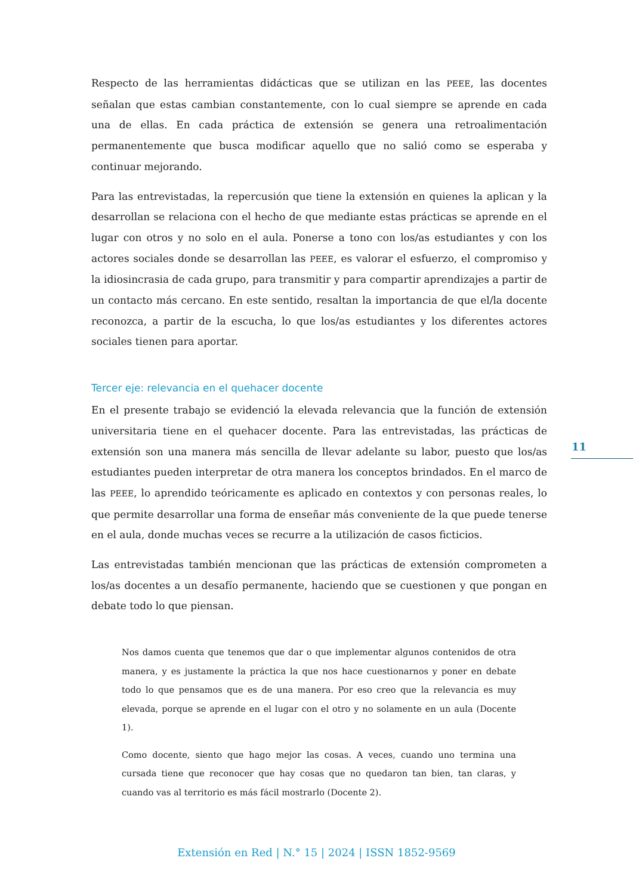Respecto de las herramientas didácticas que se utilizan en las PEEE, las docentes señalan que estas cambian constantemente, con lo cual siempre se aprende en cada una de ellas. En cada práctica de extensión se genera una retroalimentación permanentemente que busca modificar aquello que no salió como se esperaba y continuar mejorando.
Para las entrevistadas, la repercusión que tiene la extensión en quienes la aplican y la desarrollan se relaciona con el hecho de que mediante estas prácticas se aprende en el lugar con otros y no solo en el aula. Ponerse a tono con los/as estudiantes y con los actores sociales donde se desarrollan las PEEE, es valorar el esfuerzo, el compromiso y la idiosincrasia de cada grupo, para transmitir y para compartir aprendizajes a partir de un contacto más cercano. En este sentido, resaltan la importancia de que el/la docente reconozca, a partir de la escucha, lo que los/as estudiantes y los diferentes actores sociales tienen para aportar.
Tercer eje: relevancia en el quehacer docente
En el presente trabajo se evidenció la elevada relevancia que la función de extensión universitaria tiene en el quehacer docente. Para las entrevistadas, las prácticas de extensión son una manera más sencilla de llevar adelante su labor, puesto que los/as estudiantes pueden interpretar de otra manera los conceptos brindados. En el marco de las PEEE, lo aprendido teóricamente es aplicado en contextos y con personas reales, lo que permite desarrollar una forma de enseñar más conveniente de la que puede tenerse en el aula, donde muchas veces se recurre a la utilización de casos ficticios.
Las entrevistadas también mencionan que las prácticas de extensión comprometen a los/as docentes a un desafío permanente, haciendo que se cuestionen y que pongan en debate todo lo que piensan.
Nos damos cuenta que tenemos que dar o que implementar algunos contenidos de otra manera, y es justamente la práctica la que nos hace cuestionarnos y poner en debate todo lo que pensamos que es de una manera. Por eso creo que la relevancia es muy elevada, porque se aprende en el lugar con el otro y no solamente en un aula (Docente 1).
Como docente, siento que hago mejor las cosas. A veces, cuando uno termina una cursada tiene que reconocer que hay cosas que no quedaron tan bien, tan claras, y cuando vas al territorio es más fácil mostrarlo (Docente 2).
11
Extensión en Red | N.° 15 | 2024 | ISSN 1852-9569